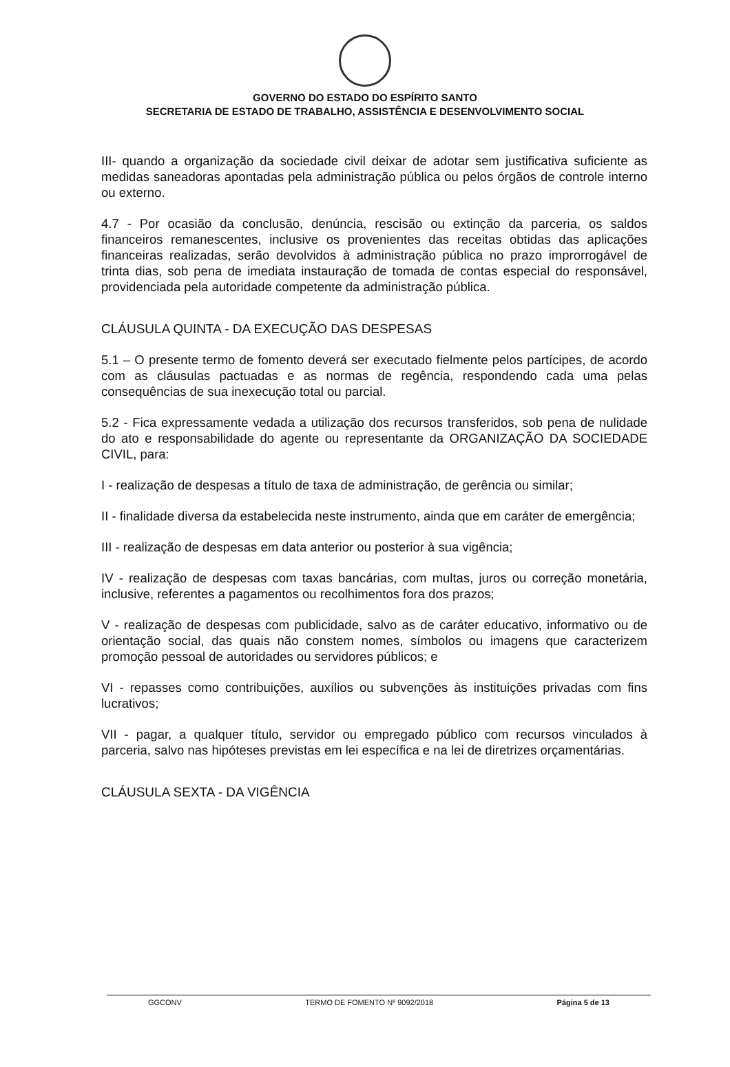GOVERNO DO ESTADO DO ESPÍRITO SANTO
SECRETARIA DE ESTADO DE TRABALHO, ASSISTÊNCIA E DESENVOLVIMENTO SOCIAL
III- quando a organização da sociedade civil deixar de adotar sem justificativa suficiente as medidas saneadoras apontadas pela administração pública ou pelos órgãos de controle interno ou externo.
4.7 - Por ocasião da conclusão, denúncia, rescisão ou extinção da parceria, os saldos financeiros remanescentes, inclusive os provenientes das receitas obtidas das aplicações financeiras realizadas, serão devolvidos à administração pública no prazo improrrogável de trinta dias, sob pena de imediata instauração de tomada de contas especial do responsável, providenciada pela autoridade competente da administração pública.
CLÁUSULA QUINTA - DA EXECUÇÃO DAS DESPESAS
5.1 – O presente termo de fomento deverá ser executado fielmente pelos partícipes, de acordo com as cláusulas pactuadas e as normas de regência, respondendo cada uma pelas consequências de sua inexecução total ou parcial.
5.2 - Fica expressamente vedada a utilização dos recursos transferidos, sob pena de nulidade do ato e responsabilidade do agente ou representante da ORGANIZAÇÃO DA SOCIEDADE CIVIL, para:
I - realização de despesas a título de taxa de administração, de gerência ou similar;
II - finalidade diversa da estabelecida neste instrumento, ainda que em caráter de emergência;
III - realização de despesas em data anterior ou posterior à sua vigência;
IV - realização de despesas com taxas bancárias, com multas, juros ou correção monetária, inclusive, referentes a pagamentos ou recolhimentos fora dos prazos;
V - realização de despesas com publicidade, salvo as de caráter educativo, informativo ou de orientação social, das quais não constem nomes, símbolos ou imagens que caracterizem promoção pessoal de autoridades ou servidores públicos; e
VI - repasses como contribuições, auxílios ou subvenções às instituições privadas com fins lucrativos;
VII - pagar, a qualquer título, servidor ou empregado público com recursos vinculados à parceria, salvo nas hipóteses previstas em lei específica e na lei de diretrizes orçamentárias.
CLÁUSULA SEXTA - DA VIGÊNCIA
GGCONV TERMO DE FOMENTO Nº 9092/2018 Página 5 de 13